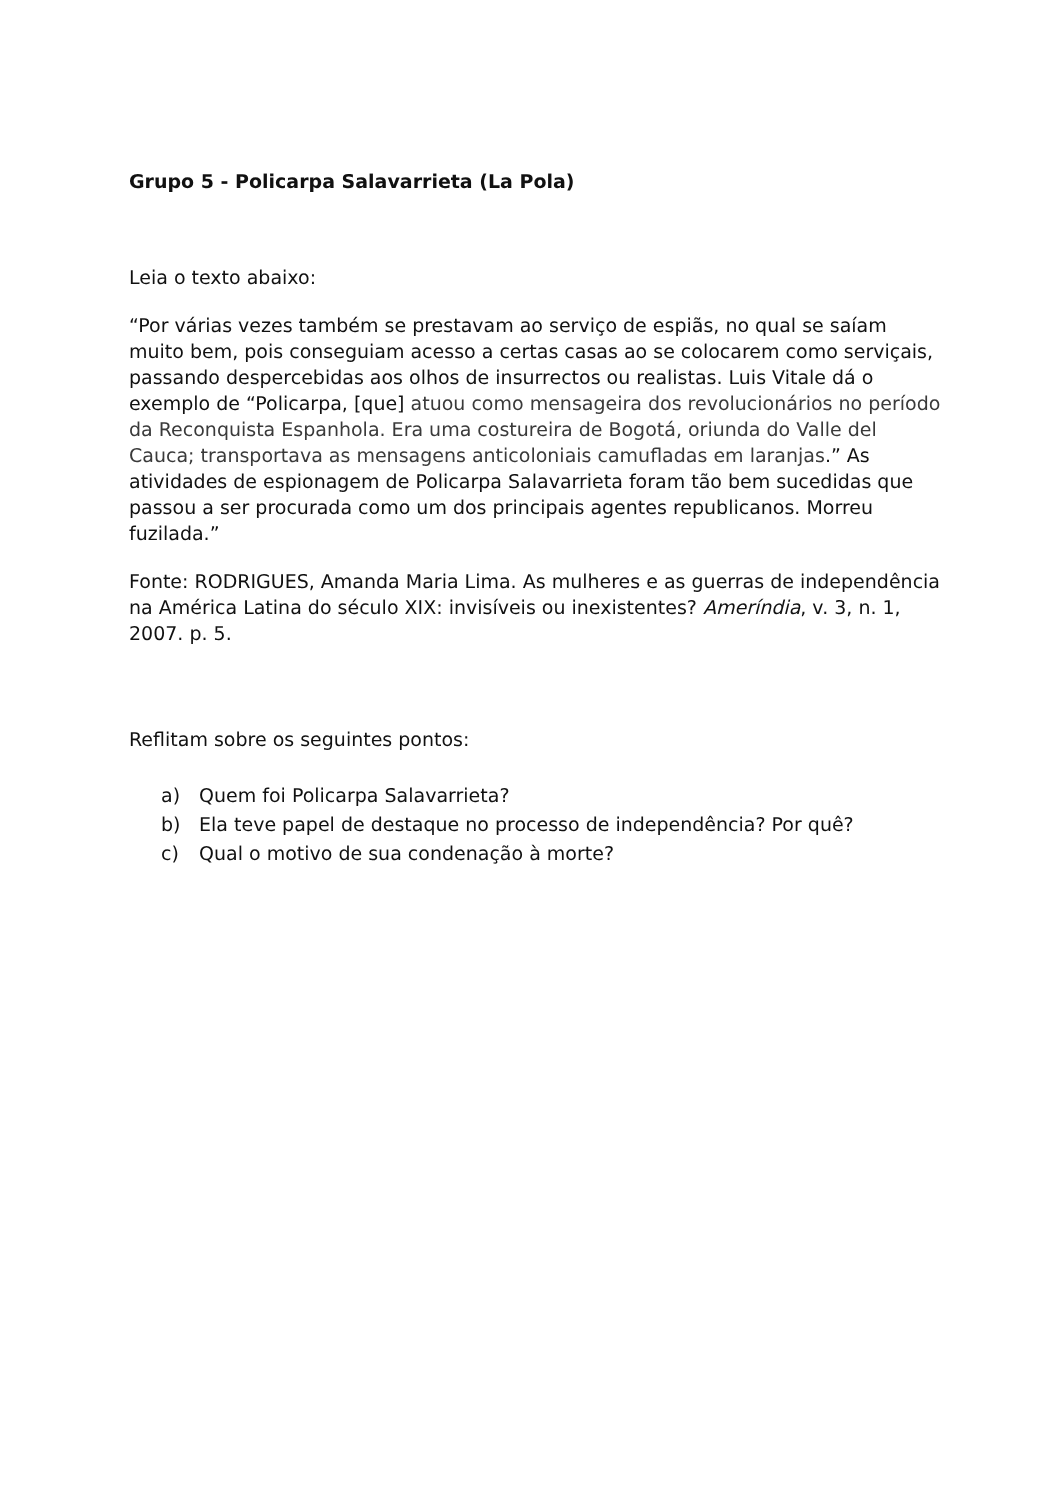Grupo 5 - Policarpa Salavarrieta (La Pola)
Leia o texto abaixo:
“Por várias vezes também se prestavam ao serviço de espiãs, no qual se saíam muito bem, pois conseguiam acesso a certas casas ao se colocarem como serviçais, passando despercebidas aos olhos de insurrectos ou realistas. Luis Vitale dá o exemplo de “Policarpa, [que] atuou como mensageira dos revolucionários no período da Reconquista Espanhola. Era uma costureira de Bogotá, oriunda do Valle del Cauca; transportava as mensagens anticoloniais camufladas em laranjas.” As atividades de espionagem de Policarpa Salavarrieta foram tão bem sucedidas que passou a ser procurada como um dos principais agentes republicanos. Morreu fuzilada.”
Fonte: RODRIGUES, Amanda Maria Lima. As mulheres e as guerras de independência na América Latina do século XIX: invisíveis ou inexistentes? Ameríndia, v. 3, n. 1, 2007. p. 5.
Reflitam sobre os seguintes pontos:
a) Quem foi Policarpa Salavarrieta?
b) Ela teve papel de destaque no processo de independência? Por quê?
c) Qual o motivo de sua condenação à morte?